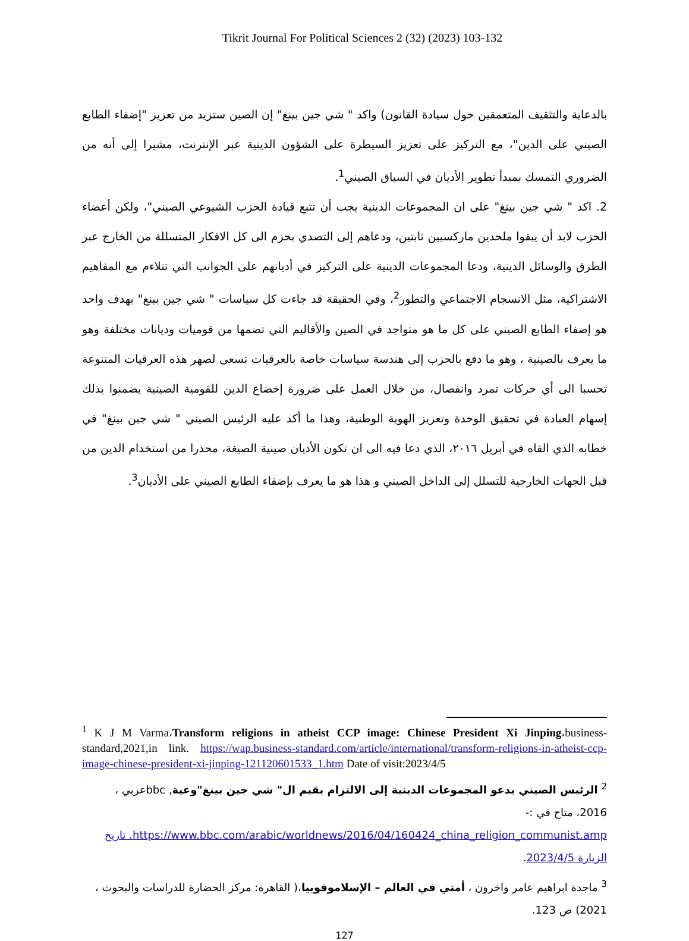Tikrit Journal For Political Sciences 2 (32) (2023) 103-132
بالدعاية والتثقيف المتعمقين حول سيادة القانون) واكد " شي جين بينغ" إن الصين ستزيد من تعزيز "إضفاء الطابع الصيني على الدين"، مع التركيز على تعزيز السيطرة على الشؤون الدينية عبر الإنترنت، مشيرا إلى أنه من الضروري التمسك بمبدأ تطوير الأديان في السياق الصيني<sup>1</sup>.
2. اكد " شي جين بينغ" على ان المجموعات الدينية يجب أن تتبع قيادة الحزب الشيوعي الصيني"، ولكن أعضاء الحزب لابد أن يبقوا ملحدين ماركسيين ثابتين، ودعاهم إلى التصدي بحزم الى كل الافكار المتسللة من الخارج عبر الطرق والوسائل الدينية، ودعا المجموعات الدينية على التركيز في أديانهم على الجوانب التي تتلاءم مع المفاهيم الاشتراكية، مثل الانسجام الاجتماعي والتطور<sup>2</sup>، وفي الحقيقة قد جاءت كل سياسات " شي جين بينغ" بهدف واحد هو إضفاء الطابع الصيني على كل ما هو متواجد في الصين والأقاليم التي تضمها من قوميات وديانات مختلفة وهو ما يعرف بالصينية ، وهو ما دفع بالحزب إلى هندسة سياسات خاصة بالعرقيات تسعى لصهر هذه العرقيات المتنوعة تحسبا الى أي حركات تمرد وانفصال، من خلال العمل على ضرورة إخضاع الدين للقومية الصينية يضمنوا بذلك إسهام العبادة في تحقيق الوحدة وتعزيز الهوية الوطنية، وهذا ما أكد عليه الرئيس الصيني " شي جين بينغ" في خطابه الذي القاه في أبريل ٢٠١٦، الذي دعا فيه الى ان تكون الأديان صينية الصيغة، محذرا من استخدام الدين من قبل الجهات الخارجية للتسلل إلى الداخل الصيني و هذا هو ما يعرف بإضفاء الطابع الصيني على الأديان<sup>3</sup>.
<sup>1</sup> K J M Varma،Transform religions in atheist CCP image: Chinese President Xi Jinping،business-standard,2021,in link. https://wap.business-standard.com/article/international/transform-religions-in-atheist-ccp-image-chinese-president-xi-jinping-121120601533_1.htm Date of visit:2023/4/5
<sup>2</sup> الرئيس الصيني يدعو المجموعات الدينية إلى الالتزام بقيم ال" شي جين بينغ"وعية, bbcعربي ، 2016، متاح في :- https://www.bbc.com/arabic/worldnews/2016/04/160424_china_religion_communist.amp. تاريخ الزيارة 2023/4/5.
<sup>3</sup> ماجدة ابراهيم عامر واخرون ، أمتي في العالم – الإسلاموفوبيا،( القاهرة: مركز الحضارة للدراسات والبحوث ، 2021) ص 123.
127